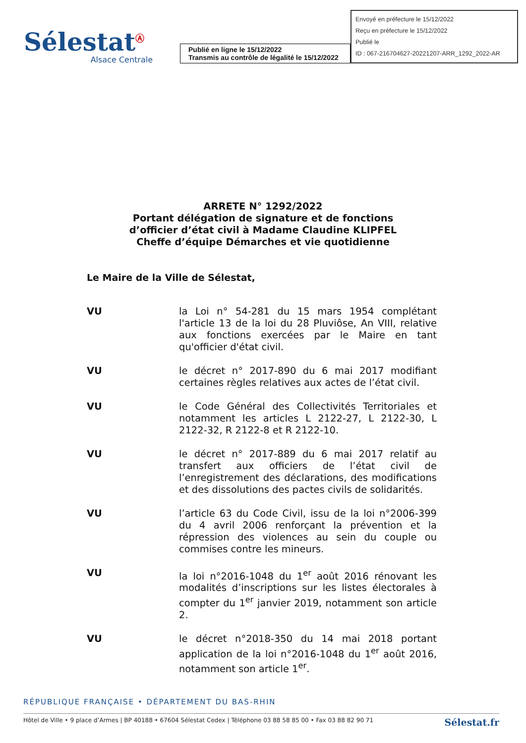Sélestat<sup>Ⓐ</sup>
Alsace Centrale
Publié en ligne le 15/12/2022
Transmis au contrôle de légalité le 15/12/2022
Envoyé en préfecture le 15/12/2022
Reçu en préfecture le 15/12/2022
Publié le
ID : 067-216704627-20221207-ARR_1292_2022-AR
ARRETE N° 1292/2022
Portant délégation de signature et de fonctions
d’officier d’état civil à Madame Claudine KLIPFEL
Cheffe d’équipe Démarches et vie quotidienne
Le Maire de la Ville de Sélestat,
VU la Loi n° 54-281 du 15 mars 1954 complétant l'article 13 de la loi du 28 Pluviôse, An VIII, relative aux fonctions exercées par le Maire en tant qu'officier d'état civil.
VU le décret n° 2017-890 du 6 mai 2017 modifiant certaines règles relatives aux actes de l’état civil.
VU le Code Général des Collectivités Territoriales et notamment les articles L 2122-27, L 2122-30, L 2122-32, R 2122-8 et R 2122-10.
VU le décret n° 2017-889 du 6 mai 2017 relatif au transfert aux officiers de l’état civil de l’enregistrement des déclarations, des modifications et des dissolutions des pactes civils de solidarités.
VU l’article 63 du Code Civil, issu de la loi n°2006-399 du 4 avril 2006 renforçant la prévention et la répression des violences au sein du couple ou commises contre les mineurs.
VU la loi n°2016-1048 du 1<sup>er</sup> août 2016 rénovant les modalités d’inscriptions sur les listes électorales à compter du 1<sup>er</sup> janvier 2019, notamment son article 2.
VU le décret n°2018-350 du 14 mai 2018 portant application de la loi n°2016-1048 du 1<sup>er</sup> août 2016, notamment son article 1<sup>er</sup>.
RÉPUBLIQUE FRANÇAISE • DÉPARTEMENT DU BAS-RHIN
Hôtel de Ville • 9 place d’Armes | BP 40188 • 67604 Sélestat Cedex | Téléphone 03 88 58 85 00 • Fax 03 88 82 90 71 Sélestat.fr